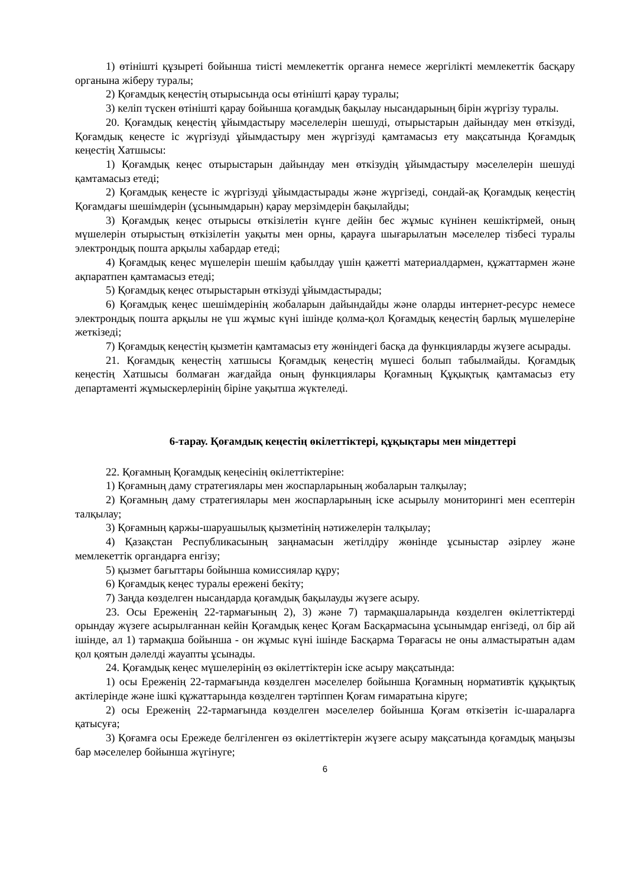1) өтінішті құзыреті бойынша тиісті мемлекеттік органға немесе жергілікті мемлекеттік басқару органына жіберу туралы;
2) Қоғамдық кеңестің отырысында осы өтінішті қарау туралы;
3) келіп түскен өтінішті қарау бойынша қоғамдық бақылау нысандарының бірін жүргізу туралы.
20. Қоғамдық кеңестің ұйымдастыру мәселелерін шешуді, отырыстарын дайындау мен өткізуді, Қоғамдық кеңесте іс жүргізуді ұйымдастыру мен жүргізуді қамтамасыз ету мақсатында Қоғамдық кеңестің Хатшысы:
1) Қоғамдық кеңес отырыстарын дайындау мен өткізудің ұйымдастыру мәселелерін шешуді қамтамасыз етеді;
2) Қоғамдық кеңесте іс жүргізуді ұйымдастырады және жүргізеді, сондай-ақ Қоғамдық кеңестің Қоғамдағы шешімдерін (ұсынымдарын) қарау мерзімдерін бақылайды;
3) Қоғамдық кеңес отырысы өткізілетін күнге дейін бес жұмыс күнінен кешіктірмей, оның мүшелерін отырыстың өткізілетін уақыты мен орны, қарауға шығарылатын мәселелер тізбесі туралы электрондық пошта арқылы хабардар етеді;
4) Қоғамдық кеңес мүшелерін шешім қабылдау үшін қажетті материалдармен, құжаттармен және ақпаратпен қамтамасыз етеді;
5) Қоғамдық кеңес отырыстарын өткізуді ұйымдастырады;
6) Қоғамдық кеңес шешімдерінің жобаларын дайындайды және оларды интернет-ресурс немесе электрондық пошта арқылы не үш жұмыс күні ішінде қолма-қол Қоғамдық кеңестің барлық мүшелеріне жеткізеді;
7) Қоғамдық кеңестің қызметін қамтамасыз ету жөніндегі басқа да функцияларды жүзеге асырады.
21. Қоғамдық кеңестің хатшысы Қоғамдық кеңестің мүшесі болып табылмайды. Қоғамдық кеңестің Хатшысы болмаған жағдайда оның функциялары Қоғамның Құқықтық қамтамасыз ету департаменті жұмыскерлерінің біріне уақытша жүктеледі.
6-тарау. Қоғамдық кеңестің өкілеттіктері, құқықтары мен міндеттері
22. Қоғамның Қоғамдық кеңесінің өкілеттіктеріне:
1) Қоғамның даму стратегиялары мен жоспарларының жобаларын талқылау;
2) Қоғамның даму стратегиялары мен жоспарларының іске асырылу мониторингі мен есептерін талқылау;
3) Қоғамның қаржы-шаруашылық қызметінің нәтижелерін талқылау;
4) Қазақстан Республикасының заңнамасын жетілдіру жөнінде ұсыныстар әзірлеу және мемлекеттік органдарға енгізу;
5) қызмет бағыттары бойынша комиссиялар құру;
6) Қоғамдық кеңес туралы ережені бекіту;
7) Заңда көзделген нысандарда қоғамдық бақылауды жүзеге асыру.
23. Осы Ереженің 22-тармағының 2), 3) және 7) тармақшаларында көзделген өкілеттіктерді орындау жүзеге асырылғаннан кейін Қоғамдық кеңес Қоғам Басқармасына ұсынымдар енгізеді, ол бір ай ішінде, ал 1) тармақша бойынша - он жұмыс күні ішінде Басқарма Төрағасы не оны алмастыратын адам қол қоятын дәлелді жауапты ұсынады.
24. Қоғамдық кеңес мүшелерінің өз өкілеттіктерін іске асыру мақсатында:
1) осы Ереженің 22-тармағында көзделген мәселелер бойынша Қоғамның нормативтік құқықтық актілерінде және ішкі құжаттарында көзделген тәртіппен Қоғам ғимаратына кіруге;
2) осы Ереженің 22-тармағында көзделген мәселелер бойынша Қоғам өткізетін іс-шараларға қатысуға;
3) Қоғамға осы Ережеде белгіленген өз өкілеттіктерін жүзеге асыру мақсатында қоғамдық маңызы бар мәселелер бойынша жүгінуге;
6